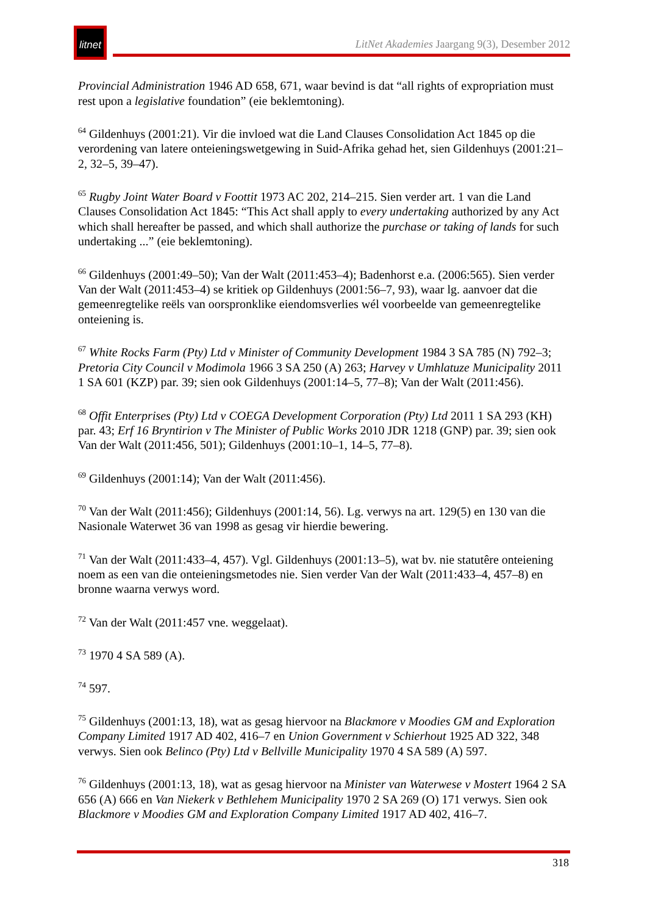litnet
LitNet Akademies Jaargang 9(3), Desember 2012
Provincial Administration 1946 AD 658, 671, waar bevind is dat “all rights of expropriation must rest upon a legislative foundation” (eie beklemtoning).
<sup>64</sup> Gildenhuys (2001:21). Vir die invloed wat die Land Clauses Consolidation Act 1845 op die verordening van latere onteieningswetgewing in Suid-Afrika gehad het, sien Gildenhuys (2001:21–2, 32–5, 39–47).
<sup>65</sup> Rugby Joint Water Board v Foottit 1973 AC 202, 214–215. Sien verder art. 1 van die Land Clauses Consolidation Act 1845: “This Act shall apply to every undertaking authorized by any Act which shall hereafter be passed, and which shall authorize the purchase or taking of lands for such undertaking ...” (eie beklemtoning).
<sup>66</sup> Gildenhuys (2001:49–50); Van der Walt (2011:453–4); Badenhorst e.a. (2006:565). Sien verder Van der Walt (2011:453–4) se kritiek op Gildenhuys (2001:56–7, 93), waar lg. aanvoer dat die gemeenregtelike reëls van oorspronklike eiendomsverlies wél voorbeelde van gemeenregtelike onteiening is.
<sup>67</sup> White Rocks Farm (Pty) Ltd v Minister of Community Development 1984 3 SA 785 (N) 792–3; Pretoria City Council v Modimola 1966 3 SA 250 (A) 263; Harvey v Umhlatuze Municipality 2011 1 SA 601 (KZP) par. 39; sien ook Gildenhuys (2001:14–5, 77–8); Van der Walt (2011:456).
<sup>68</sup> Offit Enterprises (Pty) Ltd v COEGA Development Corporation (Pty) Ltd 2011 1 SA 293 (KH) par. 43; Erf 16 Bryntirion v The Minister of Public Works 2010 JDR 1218 (GNP) par. 39; sien ook Van der Walt (2011:456, 501); Gildenhuys (2001:10–1, 14–5, 77–8).
<sup>69</sup> Gildenhuys (2001:14); Van der Walt (2011:456).
<sup>70</sup> Van der Walt (2011:456); Gildenhuys (2001:14, 56). Lg. verwys na art. 129(5) en 130 van die Nasionale Waterwet 36 van 1998 as gesag vir hierdie bewering.
<sup>71</sup> Van der Walt (2011:433–4, 457). Vgl. Gildenhuys (2001:13–5), wat bv. nie statutêre onteiening noem as een van die onteieningsmetodes nie. Sien verder Van der Walt (2011:433–4, 457–8) en bronne waarna verwys word.
<sup>72</sup> Van der Walt (2011:457 vne. weggelaat).
<sup>73</sup> 1970 4 SA 589 (A).
<sup>74</sup> 597.
<sup>75</sup> Gildenhuys (2001:13, 18), wat as gesag hiervoor na Blackmore v Moodies GM and Exploration Company Limited 1917 AD 402, 416–7 en Union Government v Schierhout 1925 AD 322, 348 verwys. Sien ook Belinco (Pty) Ltd v Bellville Municipality 1970 4 SA 589 (A) 597.
<sup>76</sup> Gildenhuys (2001:13, 18), wat as gesag hiervoor na Minister van Waterwese v Mostert 1964 2 SA 656 (A) 666 en Van Niekerk v Bethlehem Municipality 1970 2 SA 269 (O) 171 verwys. Sien ook Blackmore v Moodies GM and Exploration Company Limited 1917 AD 402, 416–7.
318